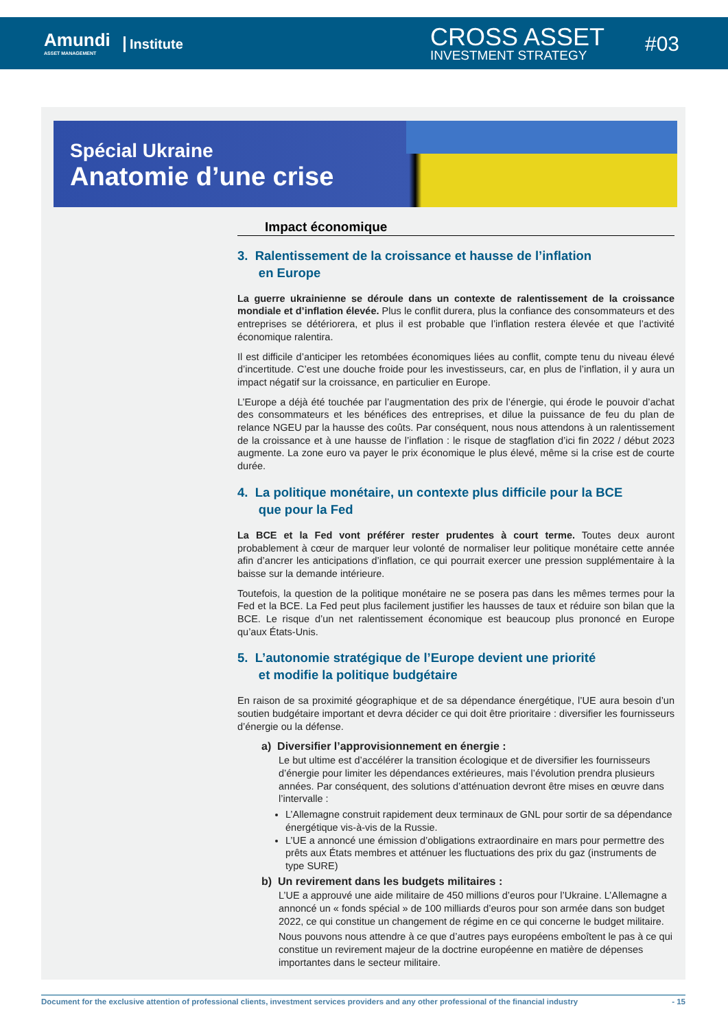Amundi
ASSET MANAGEMENT
Institute CROSS ASSET
INVESTMENT STRATEGY
#03
Spécial Ukraine
Anatomie d’une crise
Impact économique
3. Ralentissement de la croissance et hausse de l’inflation
en Europe
La guerre ukrainienne se déroule dans un contexte de ralentissement de la croissance mondiale et d’inflation élevée. Plus le conflit durera, plus la confiance des consommateurs et des entreprises se détériorera, et plus il est probable que l’inflation restera élevée et que l’activité économique ralentira.
Il est difficile d’anticiper les retombées économiques liées au conflit, compte tenu du niveau élevé d’incertitude. C’est une douche froide pour les investisseurs, car, en plus de l’inflation, il y aura un impact négatif sur la croissance, en particulier en Europe.
L’Europe a déjà été touchée par l’augmentation des prix de l’énergie, qui érode le pouvoir d’achat des consommateurs et les bénéfices des entreprises, et dilue la puissance de feu du plan de relance NGEU par la hausse des coûts. Par conséquent, nous nous attendons à un ralentissement de la croissance et à une hausse de l’inflation : le risque de stagflation d’ici fin 2022 / début 2023 augmente. La zone euro va payer le prix économique le plus élevé, même si la crise est de courte durée.
4. La politique monétaire, un contexte plus difficile pour la BCE
que pour la Fed
La BCE et la Fed vont préférer rester prudentes à court terme. Toutes deux auront probablement à cœur de marquer leur volonté de normaliser leur politique monétaire cette année afin d’ancrer les anticipations d’inflation, ce qui pourrait exercer une pression supplémentaire à la baisse sur la demande intérieure.
Toutefois, la question de la politique monétaire ne se posera pas dans les mêmes termes pour la Fed et la BCE. La Fed peut plus facilement justifier les hausses de taux et réduire son bilan que la BCE. Le risque d’un net ralentissement économique est beaucoup plus prononcé en Europe qu’aux États-Unis.
5. L’autonomie stratégique de l’Europe devient une priorité
et modifie la politique budgétaire
En raison de sa proximité géographique et de sa dépendance énergétique, l’UE aura besoin d’un soutien budgétaire important et devra décider ce qui doit être prioritaire : diversifier les fournisseurs d’énergie ou la défense.
a) Diversifier l’approvisionnement en énergie :
Le but ultime est d’accélérer la transition écologique et de diversifier les fournisseurs d’énergie pour limiter les dépendances extérieures, mais l’évolution prendra plusieurs années. Par conséquent, des solutions d’atténuation devront être mises en œuvre dans l’intervalle :
L’Allemagne construit rapidement deux terminaux de GNL pour sortir de sa dépendance énergétique vis-à-vis de la Russie.
L’UE a annoncé une émission d’obligations extraordinaire en mars pour permettre des prêts aux États membres et atténuer les fluctuations des prix du gaz (instruments de type SURE)
b) Un revirement dans les budgets militaires :
L’UE a approuvé une aide militaire de 450 millions d’euros pour l’Ukraine. L’Allemagne a annoncé un « fonds spécial » de 100 milliards d’euros pour son armée dans son budget 2022, ce qui constitue un changement de régime en ce qui concerne le budget militaire.
Nous pouvons nous attendre à ce que d’autres pays européens emboîtent le pas à ce qui constitue un revirement majeur de la doctrine européenne en matière de dépenses importantes dans le secteur militaire.
Document for the exclusive attention of professional clients, investment services providers and any other professional of the financial industry - 15